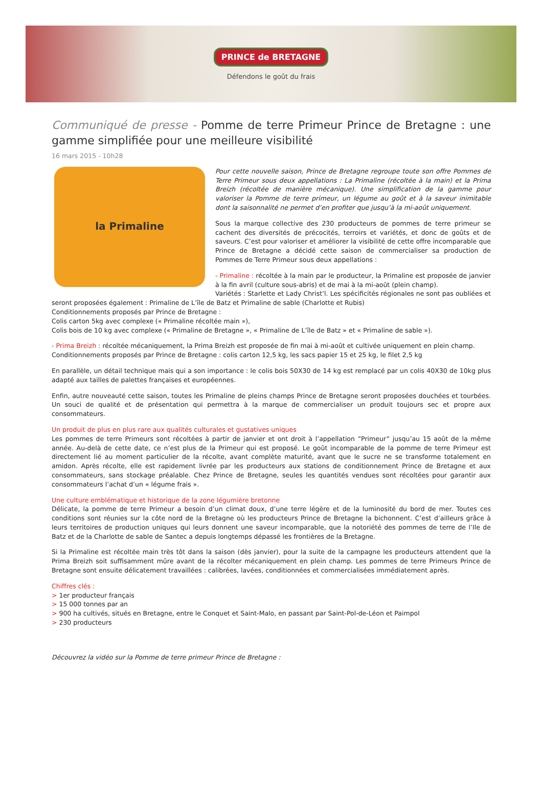PRINCE de BRETAGNE
Défendons le goût du frais
Communiqué de presse - Pomme de terre Primeur Prince de Bretagne : une gamme simplifiée pour une meilleure visibilité
16 mars 2015 - 10h28
la Primaline
Pour cette nouvelle saison, Prince de Bretagne regroupe toute son offre Pommes de Terre Primeur sous deux appellations : La Primaline (récoltée à la main) et la Prima Breizh (récoltée de manière mécanique). Une simplification de la gamme pour valoriser la Pomme de terre primeur, un légume au goût et à la saveur inimitable dont la saisonnalité ne permet d’en profiter que jusqu’à la mi-août uniquement.
Sous la marque collective des 230 producteurs de pommes de terre primeur se cachent des diversités de précocités, terroirs et variétés, et donc de goûts et de saveurs. C’est pour valoriser et améliorer la visibilité de cette offre incomparable que Prince de Bretagne a décidé cette saison de commercialiser sa production de Pommes de Terre Primeur sous deux appellations :
- Primaline : récoltée à la main par le producteur, la Primaline est proposée de janvier à la fin avril (culture sous-abris) et de mai à la mi-août (plein champ).
Variétés : Starlette et Lady Christ’l. Les spécificités régionales ne sont pas oubliées et seront proposées également : Primaline de L’île de Batz et Primaline de sable (Charlotte et Rubis)
Conditionnements proposés par Prince de Bretagne :
Colis carton 5kg avec complexe (« Primaline récoltée main »),
Colis bois de 10 kg avec complexe (« Primaline de Bretagne », « Primaline de L’île de Batz » et « Primaline de sable »).
- Prima Breizh : récoltée mécaniquement, la Prima Breizh est proposée de fin mai à mi-août et cultivée uniquement en plein champ.
Conditionnements proposés par Prince de Bretagne : colis carton 12,5 kg, les sacs papier 15 et 25 kg, le filet 2,5 kg
En parallèle, un détail technique mais qui a son importance : le colis bois 50X30 de 14 kg est remplacé par un colis 40X30 de 10kg plus adapté aux tailles de palettes françaises et européennes.
Enfin, autre nouveauté cette saison, toutes les Primaline de pleins champs Prince de Bretagne seront proposées douchées et tourbées. Un souci de qualité et de présentation qui permettra à la marque de commercialiser un produit toujours sec et propre aux consommateurs.
Un produit de plus en plus rare aux qualités culturales et gustatives uniques
Les pommes de terre Primeurs sont récoltées à partir de janvier et ont droit à l’appellation ”Primeur” jusqu’au 15 août de la même année. Au-delà de cette date, ce n’est plus de la Primeur qui est proposé. Le goût incomparable de la pomme de terre Primeur est directement lié au moment particulier de la récolte, avant complète maturité, avant que le sucre ne se transforme totalement en amidon. Après récolte, elle est rapidement livrée par les producteurs aux stations de conditionnement Prince de Bretagne et aux consommateurs, sans stockage préalable. Chez Prince de Bretagne, seules les quantités vendues sont récoltées pour garantir aux consommateurs l’achat d’un « légume frais ».
Une culture emblématique et historique de la zone légumière bretonne
Délicate, la pomme de terre Primeur a besoin d’un climat doux, d’une terre légère et de la luminosité du bord de mer. Toutes ces conditions sont réunies sur la côte nord de la Bretagne où les producteurs Prince de Bretagne la bichonnent. C’est d’ailleurs grâce à leurs territoires de production uniques qui leurs donnent une saveur incomparable, que la notoriété des pommes de terre de l’Ile de Batz et de la Charlotte de sable de Santec a depuis longtemps dépassé les frontières de la Bretagne.
Si la Primaline est récoltée main très tôt dans la saison (dès janvier), pour la suite de la campagne les producteurs attendent que la Prima Breizh soit suffisamment mûre avant de la récolter mécaniquement en plein champ. Les pommes de terre Primeurs Prince de Bretagne sont ensuite délicatement travaillées : calibrées, lavées, conditionnées et commercialisées immédiatement après.
Chiffres clés :
> 1er producteur français
> 15 000 tonnes par an
> 900 ha cultivés, situés en Bretagne, entre le Conquet et Saint-Malo, en passant par Saint-Pol-de-Léon et Paimpol
> 230 producteurs
Découvrez la vidéo sur la Pomme de terre primeur Prince de Bretagne :